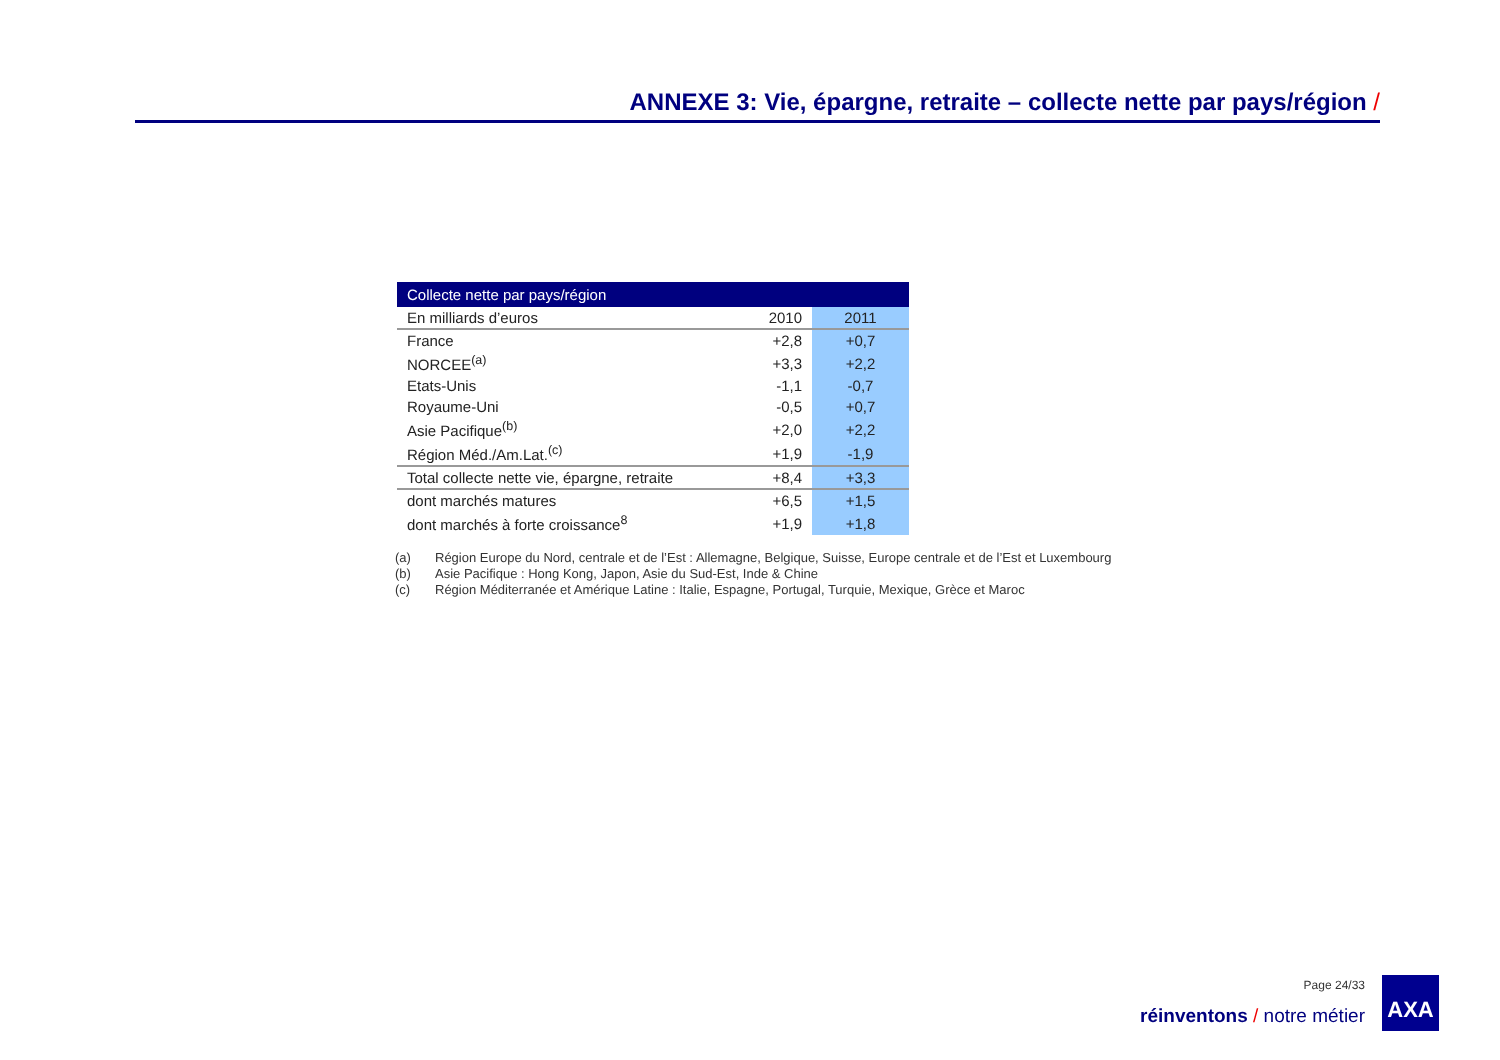ANNEXE 3: Vie, épargne, retraite – collecte nette par pays/région /
| Collecte nette par pays/région | | |
| --- | --- | --- |
| En milliards d’euros | 2010 | 2011 |
| France | +2,8 | +0,7 |
| NORCEE<sup>(a)</sup> | +3,3 | +2,2 |
| Etats-Unis | -1,1 | -0,7 |
| Royaume-Uni | -0,5 | +0,7 |
| Asie Pacifique<sup>(b)</sup> | +2,0 | +2,2 |
| Région Méd./Am.Lat.<sup>(c)</sup> | +1,9 | -1,9 |
| Total collecte nette vie, épargne, retraite | +8,4 | +3,3 |
| dont marchés matures | +6,5 | +1,5 |
| dont marchés à forte croissance<sup>8</sup> | +1,9 | +1,8 |
(a) Région Europe du Nord, centrale et de l’Est : Allemagne, Belgique, Suisse, Europe centrale et de l’Est et Luxembourg
(b) Asie Pacifique : Hong Kong, Japon, Asie du Sud-Est, Inde & Chine
(c) Région Méditerranée et Amérique Latine : Italie, Espagne, Portugal, Turquie, Mexique, Grèce et Maroc
Page 24/33
réinventons / notre métier
AXA